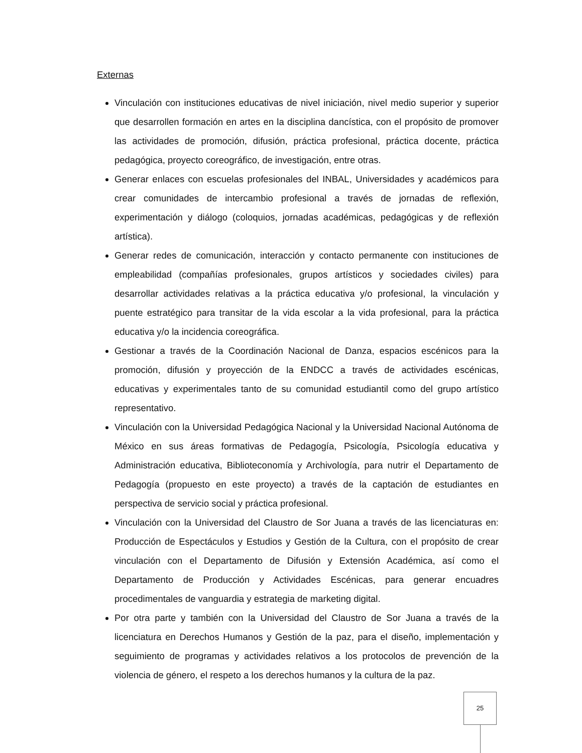Externas
Vinculación con instituciones educativas de nivel iniciación, nivel medio superior y superior que desarrollen formación en artes en la disciplina dancística, con el propósito de promover las actividades de promoción, difusión, práctica profesional, práctica docente, práctica pedagógica, proyecto coreográfico, de investigación, entre otras.
Generar enlaces con escuelas profesionales del INBAL, Universidades y académicos para crear comunidades de intercambio profesional a través de jornadas de reflexión, experimentación y diálogo (coloquios, jornadas académicas, pedagógicas y de reflexión artística).
Generar redes de comunicación, interacción y contacto permanente con instituciones de empleabilidad (compañías profesionales, grupos artísticos y sociedades civiles) para desarrollar actividades relativas a la práctica educativa y/o profesional, la vinculación y puente estratégico para transitar de la vida escolar a la vida profesional, para la práctica educativa y/o la incidencia coreográfica.
Gestionar a través de la Coordinación Nacional de Danza, espacios escénicos para la promoción, difusión y proyección de la ENDCC a través de actividades escénicas, educativas y experimentales tanto de su comunidad estudiantil como del grupo artístico representativo.
Vinculación con la Universidad Pedagógica Nacional y la Universidad Nacional Autónoma de México en sus áreas formativas de Pedagogía, Psicología, Psicología educativa y Administración educativa, Biblioteconomía y Archivología, para nutrir el Departamento de Pedagogía (propuesto en este proyecto) a través de la captación de estudiantes en perspectiva de servicio social y práctica profesional.
Vinculación con la Universidad del Claustro de Sor Juana a través de las licenciaturas en: Producción de Espectáculos y Estudios y Gestión de la Cultura, con el propósito de crear vinculación con el Departamento de Difusión y Extensión Académica, así como el Departamento de Producción y Actividades Escénicas, para generar encuadres procedimentales de vanguardia y estrategia de marketing digital.
Por otra parte y también con la Universidad del Claustro de Sor Juana a través de la licenciatura en Derechos Humanos y Gestión de la paz, para el diseño, implementación y seguimiento de programas y actividades relativos a los protocolos de prevención de la violencia de género, el respeto a los derechos humanos y la cultura de la paz.
25